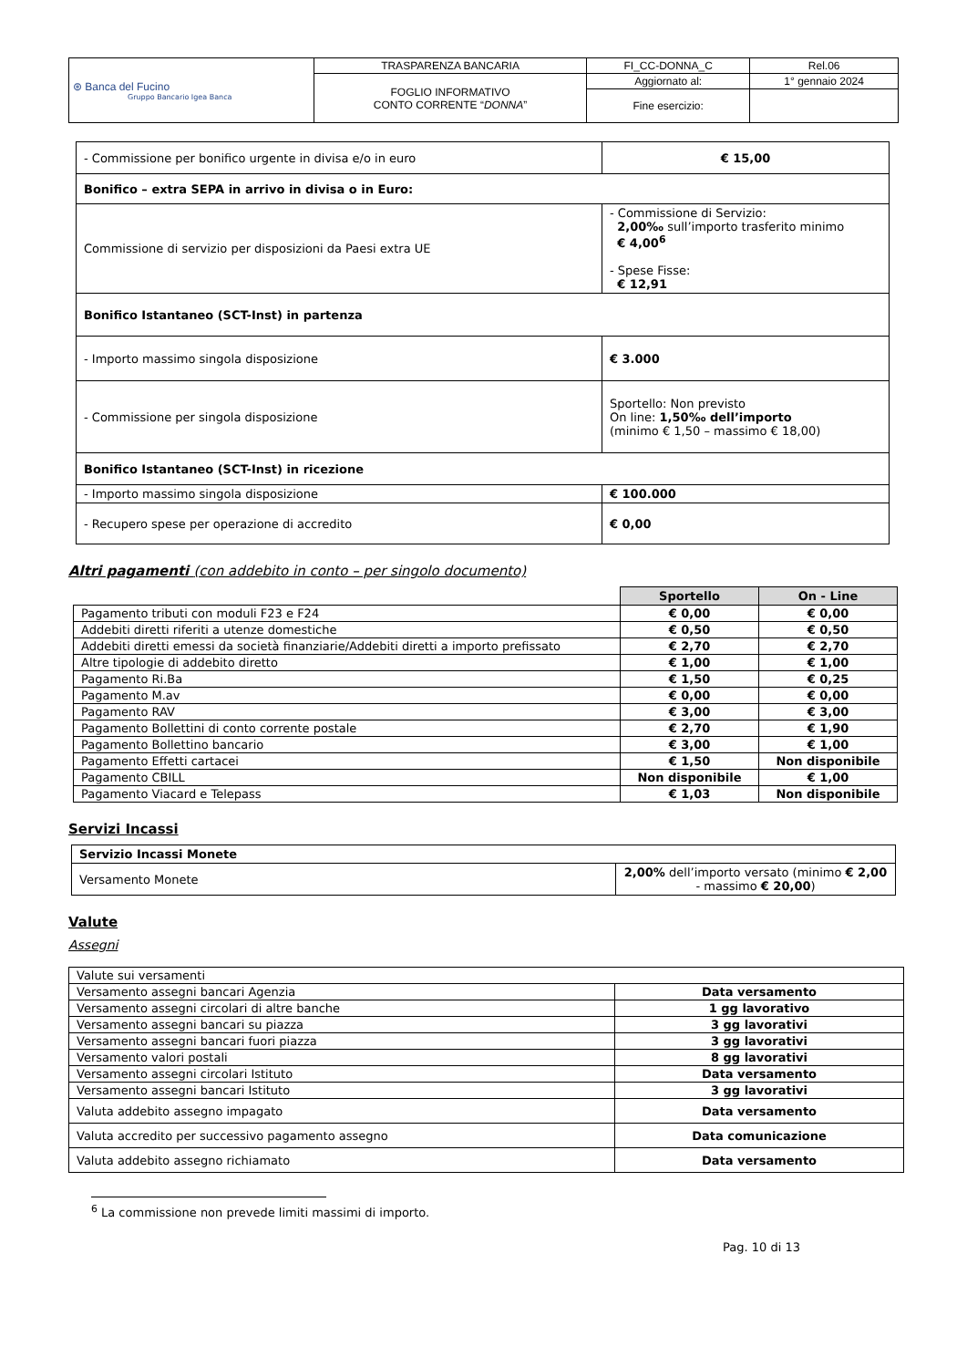| ⊛ Banca del Fucino Gruppo Bancario Igea Banca | TRASPARENZA BANCARIA | FI_CC-DONNA_C | Rel.06 |
| | FOGLIO INFORMATIVO CONTO CORRENTE “ DONNA ” | Aggiornato al: | 1° gennaio 2024 |
| | | Fine esercizio: | |
| - Commissione per bonifico urgente in divisa e/o in euro | € 15,00 |
| Bonifico – extra SEPA in arrivo in divisa o in Euro: | |
| Commissione di servizio per disposizioni da Paesi extra UE | - Commissione di Servizio: 2,00‰ sull’importo trasferito minimo € 4,00<sup>6</sup> - Spese Fisse: € 12,91 |
| Bonifico Istantaneo (SCT-Inst) in partenza | |
| - Importo massimo singola disposizione | € 3.000 |
| - Commissione per singola disposizione | Sportello: Non previsto On line: 1,50‰ dell’importo (minimo € 1,50 – massimo € 18,00) |
| Bonifico Istantaneo (SCT-Inst) in ricezione | |
| - Importo massimo singola disposizione | € 100.000 |
| - Recupero spese per operazione di accredito | € 0,00 |
Altri pagamenti (con addebito in conto – per singolo documento)
| | Sportello | On - Line |
| Pagamento tributi con moduli F23 e F24 | € 0,00 | € 0,00 |
| Addebiti diretti riferiti a utenze domestiche | € 0,50 | € 0,50 |
| Addebiti diretti emessi da società finanziarie/Addebiti diretti a importo prefissato | € 2,70 | € 2,70 |
| Altre tipologie di addebito diretto | € 1,00 | € 1,00 |
| Pagamento Ri.Ba | € 1,50 | € 0,25 |
| Pagamento M.av | € 0,00 | € 0,00 |
| Pagamento RAV | € 3,00 | € 3,00 |
| Pagamento Bollettini di conto corrente postale | € 2,70 | € 1,90 |
| Pagamento Bollettino bancario | € 3,00 | € 1,00 |
| Pagamento Effetti cartacei | € 1,50 | Non disponibile |
| Pagamento CBILL | Non disponibile | € 1,00 |
| Pagamento Viacard e Telepass | € 1,03 | Non disponibile |
Servizi Incassi
| Servizio Incassi Monete | |
| Versamento Monete | 2,00% dell’importo versato (minimo € 2,00 - massimo € 20,00 ) |
Valute
Assegni
| Valute sui versamenti | |
| Versamento assegni bancari Agenzia | Data versamento |
| Versamento assegni circolari di altre banche | 1 gg lavorativo |
| Versamento assegni bancari su piazza | 3 gg lavorativi |
| Versamento assegni bancari fuori piazza | 3 gg lavorativi |
| Versamento valori postali | 8 gg lavorativi |
| Versamento assegni circolari Istituto | Data versamento |
| Versamento assegni bancari Istituto | 3 gg lavorativi |
| Valuta addebito assegno impagato | Data versamento |
| Valuta accredito per successivo pagamento assegno | Data comunicazione |
| Valuta addebito assegno richiamato | Data versamento |
<sup>6</sup> La commissione non prevede limiti massimi di importo.
Pag. 10 di 13